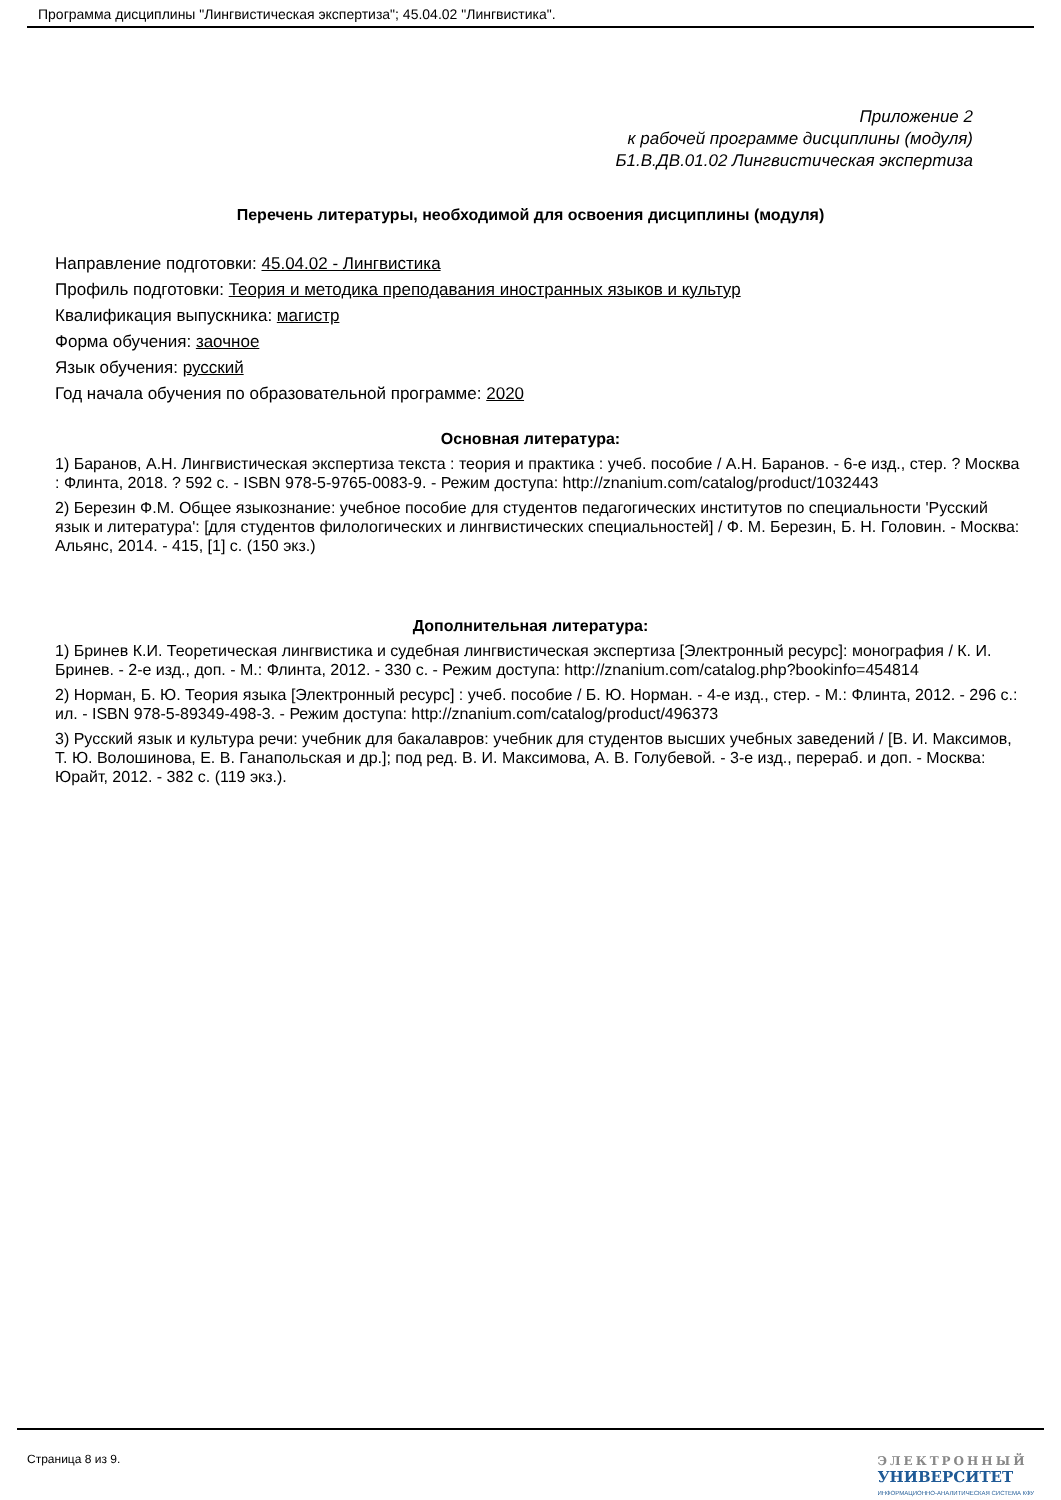Программа дисциплины "Лингвистическая экспертиза"; 45.04.02 "Лингвистика".
Приложение 2
к рабочей программе дисциплины (модуля)
Б1.В.ДВ.01.02 Лингвистическая экспертиза
Перечень литературы, необходимой для освоения дисциплины (модуля)
Направление подготовки: 45.04.02 - Лингвистика
Профиль подготовки: Теория и методика преподавания иностранных языков и культур
Квалификация выпускника: магистр
Форма обучения: заочное
Язык обучения: русский
Год начала обучения по образовательной программе: 2020
Основная литература:
1) Баранов, А.Н. Лингвистическая экспертиза текста : теория и практика : учеб. пособие / А.Н. Баранов. - 6-е изд., стер. ? Москва : Флинта, 2018. ? 592 с. - ISBN 978-5-9765-0083-9. - Режим доступа: http://znanium.com/catalog/product/1032443
2) Березин Ф.М. Общее языкознание: учебное пособие для студентов педагогических институтов по специальности 'Русский язык и литература': [для студентов филологических и лингвистических специальностей] / Ф. М. Березин, Б. Н. Головин. - Москва: Альянс, 2014. - 415, [1] с. (150 экз.)
Дополнительная литература:
1) Бринев К.И. Теоретическая лингвистика и судебная лингвистическая экспертиза [Электронный ресурс]: монография / К. И. Бринев. - 2-е изд., доп. - М.: Флинта, 2012. - 330 с. - Режим доступа: http://znanium.com/catalog.php?bookinfo=454814
2) Норман, Б. Ю. Теория языка [Электронный ресурс] : учеб. пособие / Б. Ю. Норман. - 4-е изд., стер. - М.: Флинта, 2012. - 296 с.: ил. - ISBN 978-5-89349-498-3. - Режим доступа: http://znanium.com/catalog/product/496373
3) Русский язык и культура речи: учебник для бакалавров: учебник для студентов высших учебных заведений / [В. И. Максимов, Т. Ю. Волошинова, Е. В. Ганапольская и др.]; под ред. В. И. Максимова, А. В. Голубевой. - 3-е изд., перераб. и доп. - Москва: Юрайт, 2012. - 382 с. (119 экз.).
Страница 8 из 9.
ЭЛЕКТРОННЫЙ
УНИВЕРСИТЕТ
ИНФОРМАЦИОННО-АНАЛИТИЧЕСКАЯ СИСТЕМА КФУ